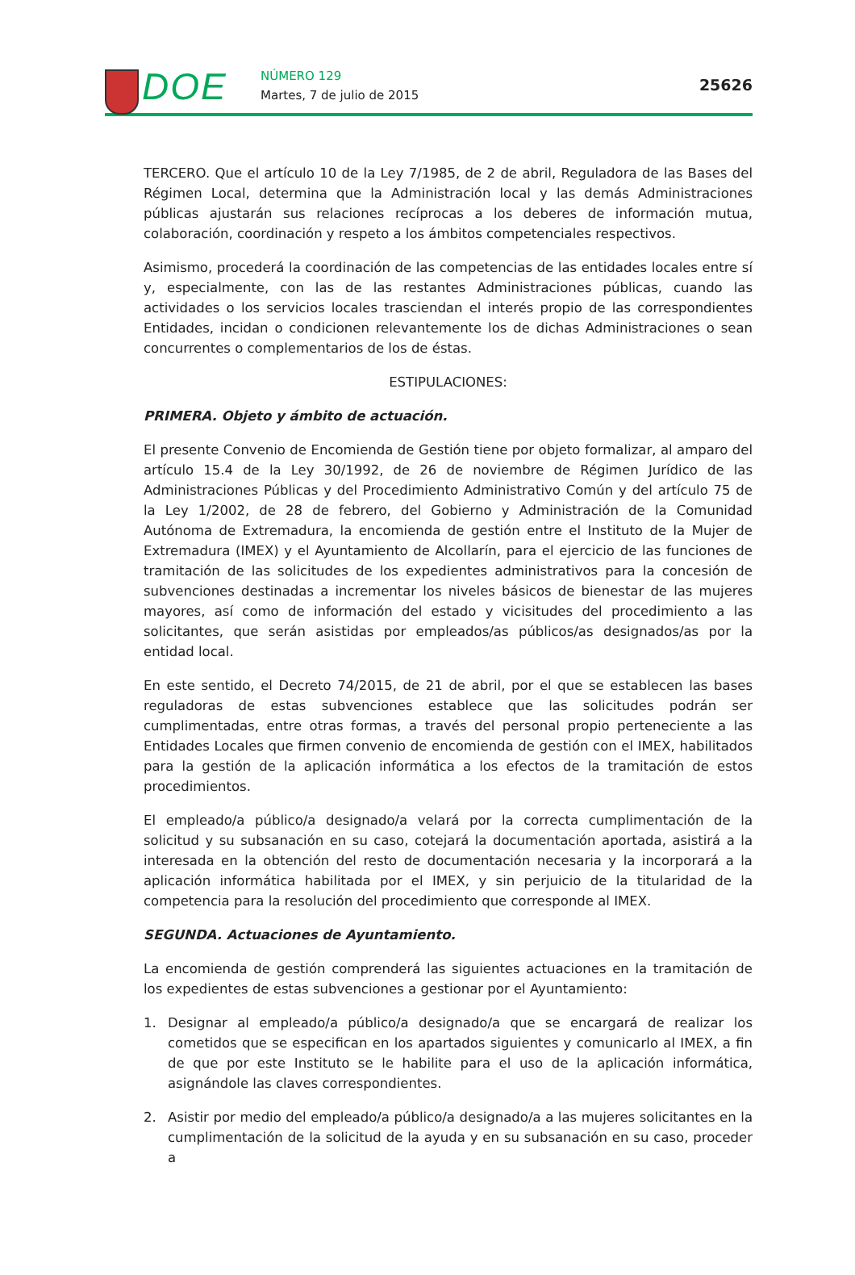DOE
NÚMERO 129
Martes, 7 de julio de 2015
25626
TERCERO. Que el artículo 10 de la Ley 7/1985, de 2 de abril, Reguladora de las Bases del Régimen Local, determina que la Administración local y las demás Administraciones públicas ajustarán sus relaciones recíprocas a los deberes de información mutua, colaboración, coordinación y respeto a los ámbitos competenciales respectivos.
Asimismo, procederá la coordinación de las competencias de las entidades locales entre sí y, especialmente, con las de las restantes Administraciones públicas, cuando las actividades o los servicios locales trasciendan el interés propio de las correspondientes Entidades, incidan o condicionen relevantemente los de dichas Administraciones o sean concurrentes o complementarios de los de éstas.
ESTIPULACIONES:
PRIMERA. Objeto y ámbito de actuación.
El presente Convenio de Encomienda de Gestión tiene por objeto formalizar, al amparo del artículo 15.4 de la Ley 30/1992, de 26 de noviembre de Régimen Jurídico de las Administraciones Públicas y del Procedimiento Administrativo Común y del artículo 75 de la Ley 1/2002, de 28 de febrero, del Gobierno y Administración de la Comunidad Autónoma de Extremadura, la encomienda de gestión entre el Instituto de la Mujer de Extremadura (IMEX) y el Ayuntamiento de Alcollarín, para el ejercicio de las funciones de tramitación de las solicitudes de los expedientes administrativos para la concesión de subvenciones destinadas a incrementar los niveles básicos de bienestar de las mujeres mayores, así como de información del estado y vicisitudes del procedimiento a las solicitantes, que serán asistidas por empleados/as públicos/as designados/as por la entidad local.
En este sentido, el Decreto 74/2015, de 21 de abril, por el que se establecen las bases reguladoras de estas subvenciones establece que las solicitudes podrán ser cumplimentadas, entre otras formas, a través del personal propio perteneciente a las Entidades Locales que firmen convenio de encomienda de gestión con el IMEX, habilitados para la gestión de la aplicación informática a los efectos de la tramitación de estos procedimientos.
El empleado/a público/a designado/a velará por la correcta cumplimentación de la solicitud y su subsanación en su caso, cotejará la documentación aportada, asistirá a la interesada en la obtención del resto de documentación necesaria y la incorporará a la aplicación informática habilitada por el IMEX, y sin perjuicio de la titularidad de la competencia para la resolución del procedimiento que corresponde al IMEX.
SEGUNDA. Actuaciones de Ayuntamiento.
La encomienda de gestión comprenderá las siguientes actuaciones en la tramitación de los expedientes de estas subvenciones a gestionar por el Ayuntamiento:
1. Designar al empleado/a público/a designado/a que se encargará de realizar los cometidos que se especifican en los apartados siguientes y comunicarlo al IMEX, a fin de que por este Instituto se le habilite para el uso de la aplicación informática, asignándole las claves correspondientes.
2. Asistir por medio del empleado/a público/a designado/a a las mujeres solicitantes en la cumplimentación de la solicitud de la ayuda y en su subsanación en su caso, proceder a